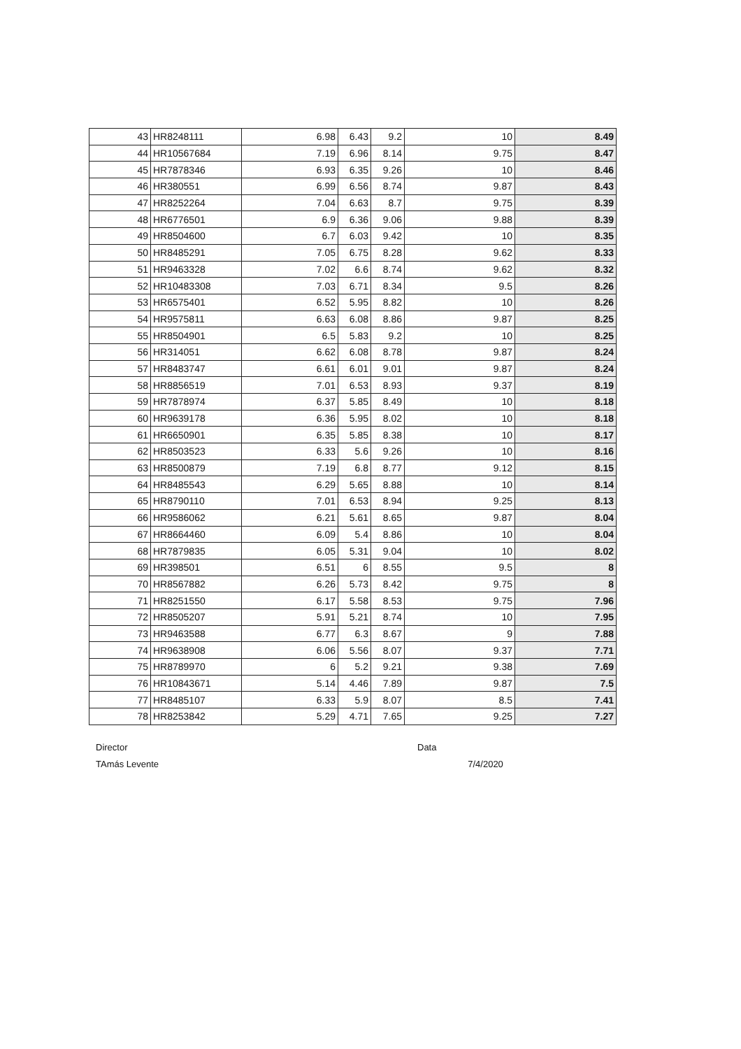| 43 | HR8248111 | 6.98 | 6.43 | 9.2 | 10 | 8.49 |
| 44 | HR10567684 | 7.19 | 6.96 | 8.14 | 9.75 | 8.47 |
| 45 | HR7878346 | 6.93 | 6.35 | 9.26 | 10 | 8.46 |
| 46 | HR380551 | 6.99 | 6.56 | 8.74 | 9.87 | 8.43 |
| 47 | HR8252264 | 7.04 | 6.63 | 8.7 | 9.75 | 8.39 |
| 48 | HR6776501 | 6.9 | 6.36 | 9.06 | 9.88 | 8.39 |
| 49 | HR8504600 | 6.7 | 6.03 | 9.42 | 10 | 8.35 |
| 50 | HR8485291 | 7.05 | 6.75 | 8.28 | 9.62 | 8.33 |
| 51 | HR9463328 | 7.02 | 6.6 | 8.74 | 9.62 | 8.32 |
| 52 | HR10483308 | 7.03 | 6.71 | 8.34 | 9.5 | 8.26 |
| 53 | HR6575401 | 6.52 | 5.95 | 8.82 | 10 | 8.26 |
| 54 | HR9575811 | 6.63 | 6.08 | 8.86 | 9.87 | 8.25 |
| 55 | HR8504901 | 6.5 | 5.83 | 9.2 | 10 | 8.25 |
| 56 | HR314051 | 6.62 | 6.08 | 8.78 | 9.87 | 8.24 |
| 57 | HR8483747 | 6.61 | 6.01 | 9.01 | 9.87 | 8.24 |
| 58 | HR8856519 | 7.01 | 6.53 | 8.93 | 9.37 | 8.19 |
| 59 | HR7878974 | 6.37 | 5.85 | 8.49 | 10 | 8.18 |
| 60 | HR9639178 | 6.36 | 5.95 | 8.02 | 10 | 8.18 |
| 61 | HR6650901 | 6.35 | 5.85 | 8.38 | 10 | 8.17 |
| 62 | HR8503523 | 6.33 | 5.6 | 9.26 | 10 | 8.16 |
| 63 | HR8500879 | 7.19 | 6.8 | 8.77 | 9.12 | 8.15 |
| 64 | HR8485543 | 6.29 | 5.65 | 8.88 | 10 | 8.14 |
| 65 | HR8790110 | 7.01 | 6.53 | 8.94 | 9.25 | 8.13 |
| 66 | HR9586062 | 6.21 | 5.61 | 8.65 | 9.87 | 8.04 |
| 67 | HR8664460 | 6.09 | 5.4 | 8.86 | 10 | 8.04 |
| 68 | HR7879835 | 6.05 | 5.31 | 9.04 | 10 | 8.02 |
| 69 | HR398501 | 6.51 | 6 | 8.55 | 9.5 | 8 |
| 70 | HR8567882 | 6.26 | 5.73 | 8.42 | 9.75 | 8 |
| 71 | HR8251550 | 6.17 | 5.58 | 8.53 | 9.75 | 7.96 |
| 72 | HR8505207 | 5.91 | 5.21 | 8.74 | 10 | 7.95 |
| 73 | HR9463588 | 6.77 | 6.3 | 8.67 | 9 | 7.88 |
| 74 | HR9638908 | 6.06 | 5.56 | 8.07 | 9.37 | 7.71 |
| 75 | HR8789970 | 6 | 5.2 | 9.21 | 9.38 | 7.69 |
| 76 | HR10843671 | 5.14 | 4.46 | 7.89 | 9.87 | 7.5 |
| 77 | HR8485107 | 6.33 | 5.9 | 8.07 | 8.5 | 7.41 |
| 78 | HR8253842 | 5.29 | 4.71 | 7.65 | 9.25 | 7.27 |
Director
TAmás Levente
Data
7/4/2020